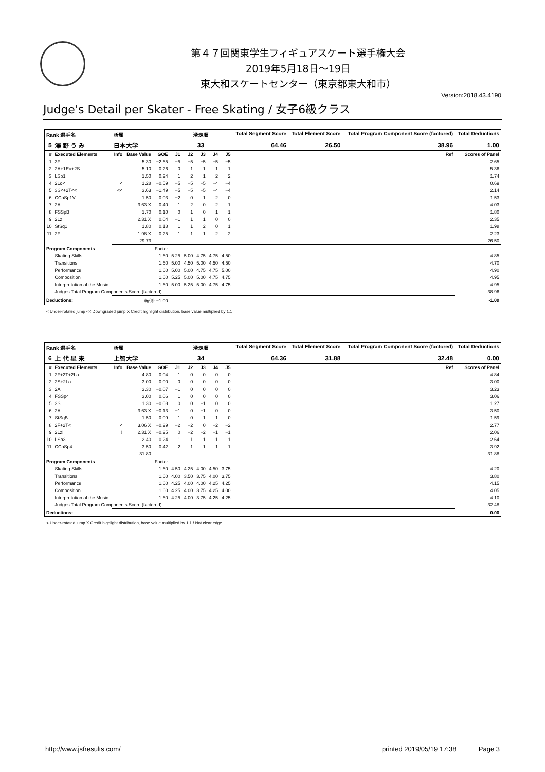第４７回関東学生フィギュアスケート選手権大会
2019年5月18日～19日
東大和スケートセンター（東京都東大和市）
Version:2018.43.4190
Judge's Detail per Skater - Free Skating / 女子6級クラス
| Rank 選手名 | | 所属 | | | 滑走順 | | | | | Total Segment Score | Total Element Score | Total Program Component Score (factored) | Total Deductions |
| --- | --- | --- | --- | --- | --- | --- | --- | --- | --- | --- | --- | --- | --- |
| 5 | 澤 野 う み | 日本大学 | | | 33 | | | | | 64.46 | 26.50 | 38.96 | 1.00 |
| # | Executed Elements | Info | Base Value | GOE | J1 | J2 | J3 | J4 | J5 | | | Ref | Scores of Panel |
| 1 | 3F | | 5.30 | −2.65 | −5 | −5 | −5 | −5 | −5 | | | | 2.65 |
| 2 | 2A+1Eu+2S | | 5.10 | 0.26 | 0 | 1 | 1 | 1 | 1 | | | | 5.36 |
| 3 | LSp1 | | 1.50 | 0.24 | 1 | 2 | 1 | 2 | 2 | | | | 1.74 |
| 4 | 2Lo< | < | 1.28 | −0.59 | −5 | −5 | −5 | −4 | −4 | | | | 0.69 |
| 5 | 3S<+2T<< | << | 3.63 | −1.49 | −5 | −5 | −5 | −4 | −4 | | | | 2.14 |
| 6 | CCoSp1V | | 1.50 | 0.03 | −2 | 0 | 1 | 2 | 0 | | | | 1.53 |
| 7 | 2A | | 3.63 X | 0.40 | 1 | 2 | 0 | 2 | 1 | | | | 4.03 |
| 8 | FSSpB | | 1.70 | 0.10 | 0 | 1 | 0 | 1 | 1 | | | | 1.80 |
| 9 | 2Lz | | 2.31 X | 0.04 | −1 | 1 | 1 | 0 | 0 | | | | 2.35 |
| 10 | StSq1 | | 1.80 | 0.18 | 1 | 1 | 2 | 0 | 1 | | | | 1.98 |
| 11 | 2F | | 1.98 X | 0.25 | 1 | 1 | 1 | 2 | 2 | | | | 2.23 |
| | | | 29.73 | | | | | | | | | | 26.50 |
| Program Components | | | | Factor | | | | | | | | | |
| | Skating Skills | | | 1.60 | 5.25 | 5.00 | 4.75 | 4.75 | 4.50 | | | | 4.85 |
| | Transitions | | | 1.60 | 5.00 | 4.50 | 5.00 | 4.50 | 4.50 | | | | 4.70 |
| | Performance | | | 1.60 | 5.00 | 5.00 | 4.75 | 4.75 | 5.00 | | | | 4.90 |
| | Composition | | | 1.60 | 5.25 | 5.00 | 5.00 | 4.75 | 4.75 | | | | 4.95 |
| | Interpretation of the Music | | | 1.60 | 5.00 | 5.25 | 5.00 | 4.75 | 4.75 | | | | 4.95 |
| | Judges Total Program Components Score (factored) | | | | | | | | | | | | 38.96 |
| Deductions: | | 転倒: −1.00 | | | | | | | | | | | -1.00 |
< Under-rotated jump << Downgraded jump X Credit highlight distribution, base value multiplied by 1.1
| Rank 選手名 | | 所属 | | | 滑走順 | | | | | Total Segment Score | Total Element Score | Total Program Component Score (factored) | Total Deductions |
| --- | --- | --- | --- | --- | --- | --- | --- | --- | --- | --- | --- | --- | --- |
| 6 | 上 代 星 来 | 上智大学 | | | 34 | | | | | 64.36 | 31.88 | 32.48 | 0.00 |
| # | Executed Elements | Info | Base Value | GOE | J1 | J2 | J3 | J4 | J5 | | | Ref | Scores of Panel |
| 1 | 2F+2T+2Lo | | 4.80 | 0.04 | 1 | 0 | 0 | 0 | 0 | | | | 4.84 |
| 2 | 2S+2Lo | | 3.00 | 0.00 | 0 | 0 | 0 | 0 | 0 | | | | 3.00 |
| 3 | 2A | | 3.30 | −0.07 | −1 | 0 | 0 | 0 | 0 | | | | 3.23 |
| 4 | FSSp4 | | 3.00 | 0.06 | 1 | 0 | 0 | 0 | 0 | | | | 3.06 |
| 5 | 2S | | 1.30 | −0.03 | 0 | 0 | −1 | 0 | 0 | | | | 1.27 |
| 6 | 2A | | 3.63 X | −0.13 | −1 | 0 | −1 | 0 | 0 | | | | 3.50 |
| 7 | StSqB | | 1.50 | 0.09 | 1 | 0 | 1 | 1 | 0 | | | | 1.59 |
| 8 | 2F+2T< | < | 3.06 X | −0.29 | −2 | −2 | 0 | −2 | −2 | | | | 2.77 |
| 9 | 2Lz! | ! | 2.31 X | −0.25 | 0 | −2 | −2 | −1 | −1 | | | | 2.06 |
| 10 | LSp3 | | 2.40 | 0.24 | 1 | 1 | 1 | 1 | 1 | | | | 2.64 |
| 11 | CCoSp4 | | 3.50 | 0.42 | 2 | 1 | 1 | 1 | 1 | | | | 3.92 |
| | | | 31.80 | | | | | | | | | | 31.88 |
| Program Components | | | | Factor | | | | | | | | | |
| | Skating Skills | | | 1.60 | 4.50 | 4.25 | 4.00 | 4.50 | 3.75 | | | | 4.20 |
| | Transitions | | | 1.60 | 4.00 | 3.50 | 3.75 | 4.00 | 3.75 | | | | 3.80 |
| | Performance | | | 1.60 | 4.25 | 4.00 | 4.00 | 4.25 | 4.25 | | | | 4.15 |
| | Composition | | | 1.60 | 4.25 | 4.00 | 3.75 | 4.25 | 4.00 | | | | 4.05 |
| | Interpretation of the Music | | | 1.60 | 4.25 | 4.00 | 3.75 | 4.25 | 4.25 | | | | 4.10 |
| | Judges Total Program Components Score (factored) | | | | | | | | | | | | 32.48 |
| Deductions: | | | | | | | | | | | | | 0.00 |
< Under-rotated jump X Credit highlight distribution, base value multiplied by 1.1 ! Not clear edge
http://www.jsfresults.com/ printed 2019/05/19 17:38 Page 3